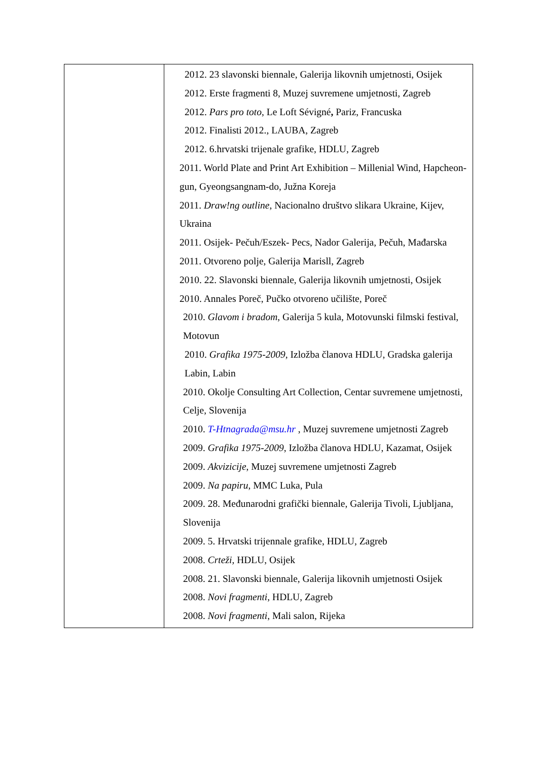| | 2012. 23 slavonski biennale, Galerija likovnih umjetnosti, Osijek 2012. Erste fragmenti 8, Muzej suvremene umjetnosti, Zagreb 2012. Pars pro toto , Le Loft Sévigné , Pariz, Francuska 2012. Finalisti 2012., LAUBA, Zagreb 2012. 6.hrvatski trijenale grafike, HDLU, Zagreb 2011. World Plate and Print Art Exhibition – Millenial Wind, Hapcheon-gun, Gyeongsangnam-do, Južna Koreja 2011. Draw!ng outline , Nacionalno društvo slikara Ukraine, Kijev, Ukraina 2011. Osijek- Pečuh/Eszek- Pecs, Nador Galerija, Pečuh, Mađarska 2011. Otvoreno polje, Galerija Marisll, Zagreb 2010. 22. Slavonski biennale, Galerija likovnih umjetnosti, Osijek 2010. Annales Poreč, Pučko otvoreno učilište, Poreč 2010. Glavom i bradom , Galerija 5 kula, Motovunski filmski festival, Motovun 2010. Grafika 1975-2009 , Izložba članova HDLU, Gradska galerija Labin, Labin 2010. Okolje Consulting Art Collection, Centar suvremene umjetnosti, Celje, Slovenija 2010. T-Htnagrada@msu.hr , Muzej suvremene umjetnosti Zagreb 2009. Grafika 1975-2009 , Izložba članova HDLU, Kazamat, Osijek 2009. Akvizicije , Muzej suvremene umjetnosti Zagreb 2009. Na papiru , MMC Luka, Pula 2009. 28. Međunarodni grafički biennale, Galerija Tivoli, Ljubljana, Slovenija 2009. 5. Hrvatski trijennale grafike, HDLU, Zagreb 2008. Crteži, HDLU, Osijek 2008. 21. Slavonski biennale, Galerija likovnih umjetnosti Osijek 2008. Novi fragmenti , HDLU, Zagreb 2008. Novi fragmenti , Mali salon, Rijeka |